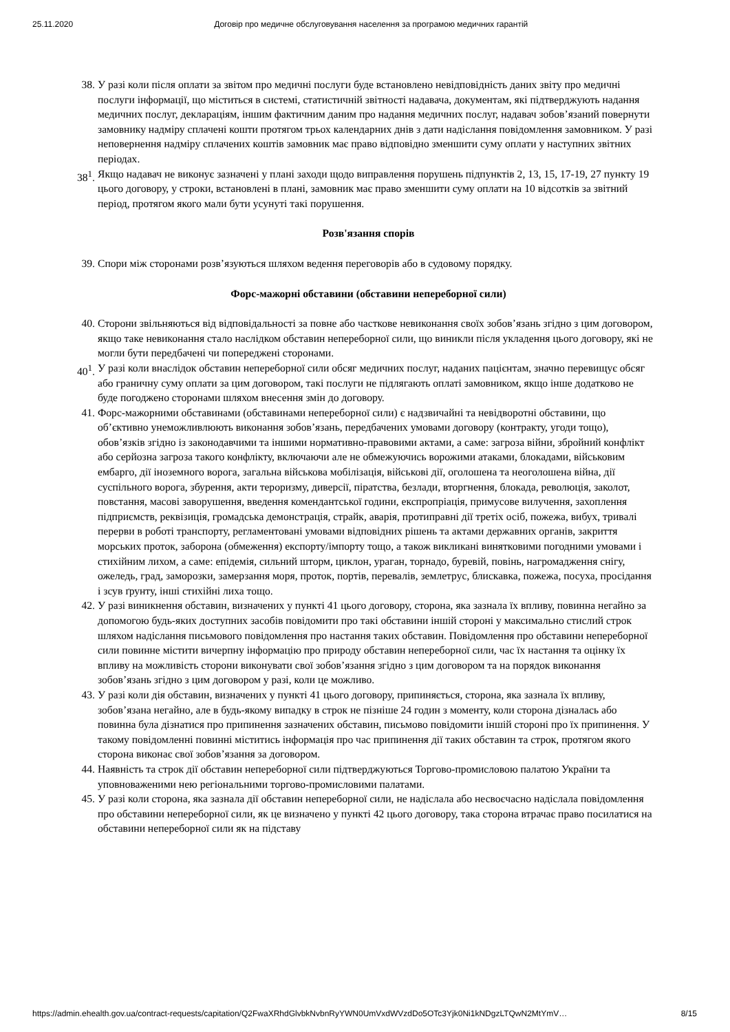25.11.2020 Договір про медичне обслуговування населення за програмою медичних гарантій
38. У разі коли після оплати за звітом про медичні послуги буде встановлено невідповідність даних звіту про медичні послуги інформації, що міститься в системі, статистичній звітності надавача, документам, які підтверджують надання медичних послуг, деклараціям, іншим фактичним даним про надання медичних послуг, надавач зобов’язаний повернути замовнику надміру сплачені кошти протягом трьох календарних днів з дати надіслання повідомлення замовником. У разі неповернення надміру сплачених коштів замовник має право відповідно зменшити суму оплати у наступних звітних періодах.
38<sup>1</sup>. Якщо надавач не виконує зазначені у плані заходи щодо виправлення порушень підпунктів 2, 13, 15, 17-19, 27 пункту 19 цього договору, у строки, встановлені в плані, замовник має право зменшити суму оплати на 10 відсотків за звітний період, протягом якого мали бути усунуті такі порушення.
Розв'язання спорів
39. Спори між сторонами розв’язуються шляхом ведення переговорів або в судовому порядку.
Форс-мажорні обставини (обставини непереборної сили)
40. Сторони звільняються від відповідальності за повне або часткове невиконання своїх зобов’язань згідно з цим договором, якщо таке невиконання стало наслідком обставин непереборної сили, що виникли після укладення цього договору, які не могли бути передбачені чи попереджені сторонами.
40<sup>1</sup>. У разі коли внаслідок обставин непереборної сили обсяг медичних послуг, наданих пацієнтам, значно перевищує обсяг або граничну суму оплати за цим договором, такі послуги не підлягають оплаті замовником, якщо інше додатково не буде погоджено сторонами шляхом внесення змін до договору.
41. Форс-мажорними обставинами (обставинами непереборної сили) є надзвичайні та невідворотні обставини, що об’єктивно унеможливлюють виконання зобов’язань, передбачених умовами договору (контракту, угоди тощо), обов’язків згідно із законодавчими та іншими нормативно-правовими актами, а саме: загроза війни, збройний конфлікт або серйозна загроза такого конфлікту, включаючи але не обмежуючись ворожими атаками, блокадами, військовим ембарго, дії іноземного ворога, загальна військова мобілізація, військові дії, оголошена та неоголошена війна, дії суспільного ворога, збурення, акти тероризму, диверсії, піратства, безлади, вторгнення, блокада, революція, заколот, повстання, масові заворушення, введення комендантської години, експропріація, примусове вилучення, захоплення підприємств, реквізиція, громадська демонстрація, страйк, аварія, протиправні дії третіх осіб, пожежа, вибух, тривалі перерви в роботі транспорту, регламентовані умовами відповідних рішень та актами державних органів, закриття морських проток, заборона (обмеження) експорту/імпорту тощо, а також викликані винятковими погодними умовами і стихійним лихом, а саме: епідемія, сильний шторм, циклон, ураган, торнадо, буревій, повінь, нагромадження снігу, ожеледь, град, заморозки, замерзання моря, проток, портів, перевалів, землетрус, блискавка, пожежа, посуха, просідання і зсув ґрунту, інші стихійні лиха тощо.
42. У разі виникнення обставин, визначених у пункті 41 цього договору, сторона, яка зазнала їх впливу, повинна негайно за допомогою будь-яких доступних засобів повідомити про такі обставини іншій стороні у максимально стислий строк шляхом надіслання письмового повідомлення про настання таких обставин. Повідомлення про обставини непереборної сили повинне містити вичерпну інформацію про природу обставин непереборної сили, час їх настання та оцінку їх впливу на можливість сторони виконувати свої зобов’язання згідно з цим договором та на порядок виконання зобов’язань згідно з цим договором у разі, коли це можливо.
43. У разі коли дія обставин, визначених у пункті 41 цього договору, припиняється, сторона, яка зазнала їх впливу, зобов’язана негайно, але в будь-якому випадку в строк не пізніше 24 годин з моменту, коли сторона дізналась або повинна була дізнатися про припинення зазначених обставин, письмово повідомити іншій стороні про їх припинення. У такому повідомленні повинні міститись інформація про час припинення дії таких обставин та строк, протягом якого сторона виконає свої зобов’язання за договором.
44. Наявність та строк дії обставин непереборної сили підтверджуються Торгово-промисловою палатою України та уповноваженими нею регіональними торгово-промисловими палатами.
45. У разі коли сторона, яка зазнала дії обставин непереборної сили, не надіслала або несвоєчасно надіслала повідомлення про обставини непереборної сили, як це визначено у пункті 42 цього договору, така сторона втрачає право посилатися на обставини непереборної сили як на підставу
https://admin.ehealth.gov.ua/contract-requests/capitation/Q2FwaXRhdGlvbkNvbnRyYWN0UmVxdWVzdDo5OTc3Yjk0Ni1kNDgzLTQwN2MtYmV… 8/15